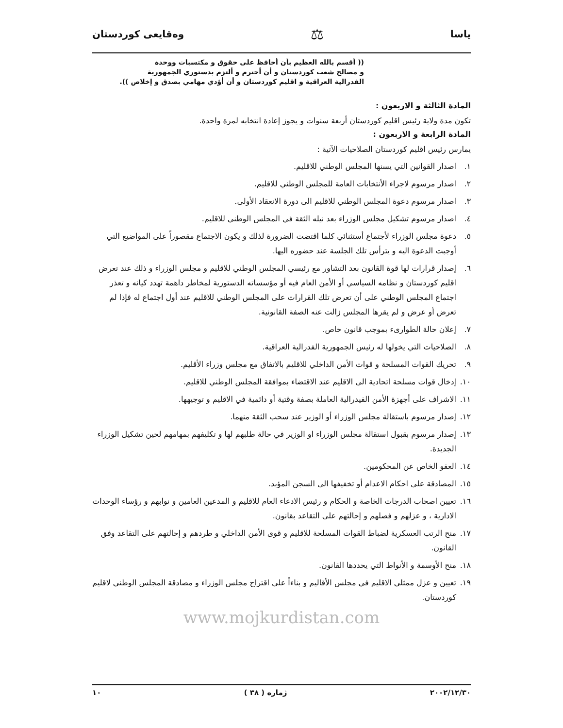ياسا ⚖ وەقایعی کوردستان
(( أقسم بالله العظيم بأن أحافظ على حقوق و مكتسبات ووحدة
و مصالح شعب كوردستان و أن أحترم و ألتزم بدستوري الجمهورية
الفدرالية العراقية و اقليم كوردستان و أن أؤدي مهامي بصدق و إخلاص )).
المادة الثالثة و الاربعون :
تكون مدة ولاية رئيس اقليم كوردستان أربعة سنوات و يجوز إعادة انتخابه لمرة واحدة.
المادة الرابعة و الاربعون :
يمارس رئيس اقليم كوردستان الصلاحيات الآتية :
١. اصدار القوانين التي يسنها المجلس الوطني للاقليم.
٢. اصدار مرسوم لاجراء الأنتخابات العامة للمجلس الوطني للاقليم.
٣. اصدار مرسوم دعوة المجلس الوطني للاقليم الى دورة الانعقاد الأولى.
٤. اصدار مرسوم تشكيل مجلس الوزراء بعد نيله الثقة في المجلس الوطني للاقليم.
٥. دعوة مجلس الوزراء لأجتماع أستثنائي كلما اقتضت الضرورة لذلك و يكون الاجتماع مقصوراً على المواضيع التي أوجبت الدعوة اليه و يترأس تلك الجلسة عند حضوره اليها.
٦. إصدار قرارات لها قوة القانون بعد التشاور مع رئيسي المجلس الوطني للاقليم و مجلس الوزراء و ذلك عند تعرض اقليم كوردستان و نظامه السياسي أو الأمن العام فيه أو مؤسساته الدستورية لمخاطر داهمة تهدد كيانه و تعذر اجتماع المجلس الوطني على أن تعرض تلك القرارات على المجلس الوطني للاقليم عند أول اجتماع له فإذا لم تعرض أو عرض و لم يقرها المجلس زالت عنه الصفة القانونية.
٧. إعلان حالة الطوارىء بموجب قانون خاص.
٨. الصلاحيات التي يخولها له رئيس الجمهورية الفدرالية العراقية.
٩. تحريك القوات المسلحة و قوات الأمن الداخلي للاقليم بالاتفاق مع مجلس وزراء الأقليم.
١٠. إدخال قوات مسلحة اتحادية الى الاقليم عند الاقتضاء بموافقة المجلس الوطني للاقليم.
١١. الاشراف على أجهزة الأمن الفيدرالية العاملة بصفة وقتية أو دائمية في الاقليم و توجيهها.
١٢. إصدار مرسوم باستقالة مجلس الوزراء أو الوزير عند سحب الثقة منهما.
١٣. إصدار مرسوم بقبول استقالة مجلس الوزراء او الوزير في حالة طلبهم لها و تكليفهم بمهامهم لحين تشكيل الوزراء الجديدة.
١٤. العفو الخاص عن المحكومين.
١٥. المصادقة على احكام الاعدام أو تخفيفها الى السجن المؤبد.
١٦. تعيين اصحاب الدرجات الخاصة و الحكام و رئيس الادعاء العام للاقليم و المدعين العامين و نوابهم و رؤساء الوحدات الادارية ، و عزلهم و فصلهم و إحالتهم على التقاعد بقانون.
١٧. منح الرتب العسكرية لضباط القوات المسلحة للاقليم و قوى الأمن الداخلي و طردهم و إحالتهم على التقاعد وفق القانون.
١٨. منح الأوسمة و الأنواط التي يحددها القانون.
١٩. تعيين و عزل ممثلي الاقليم في مجلس الأقاليم و بناءاً على اقتراح مجلس الوزراء و مصادقة المجلس الوطني لاقليم كوردستان.
www.mojkurdistan.com
٢٠٠٢/١٢/٣٠ ژمارە ( ٣٨ ) ١٠